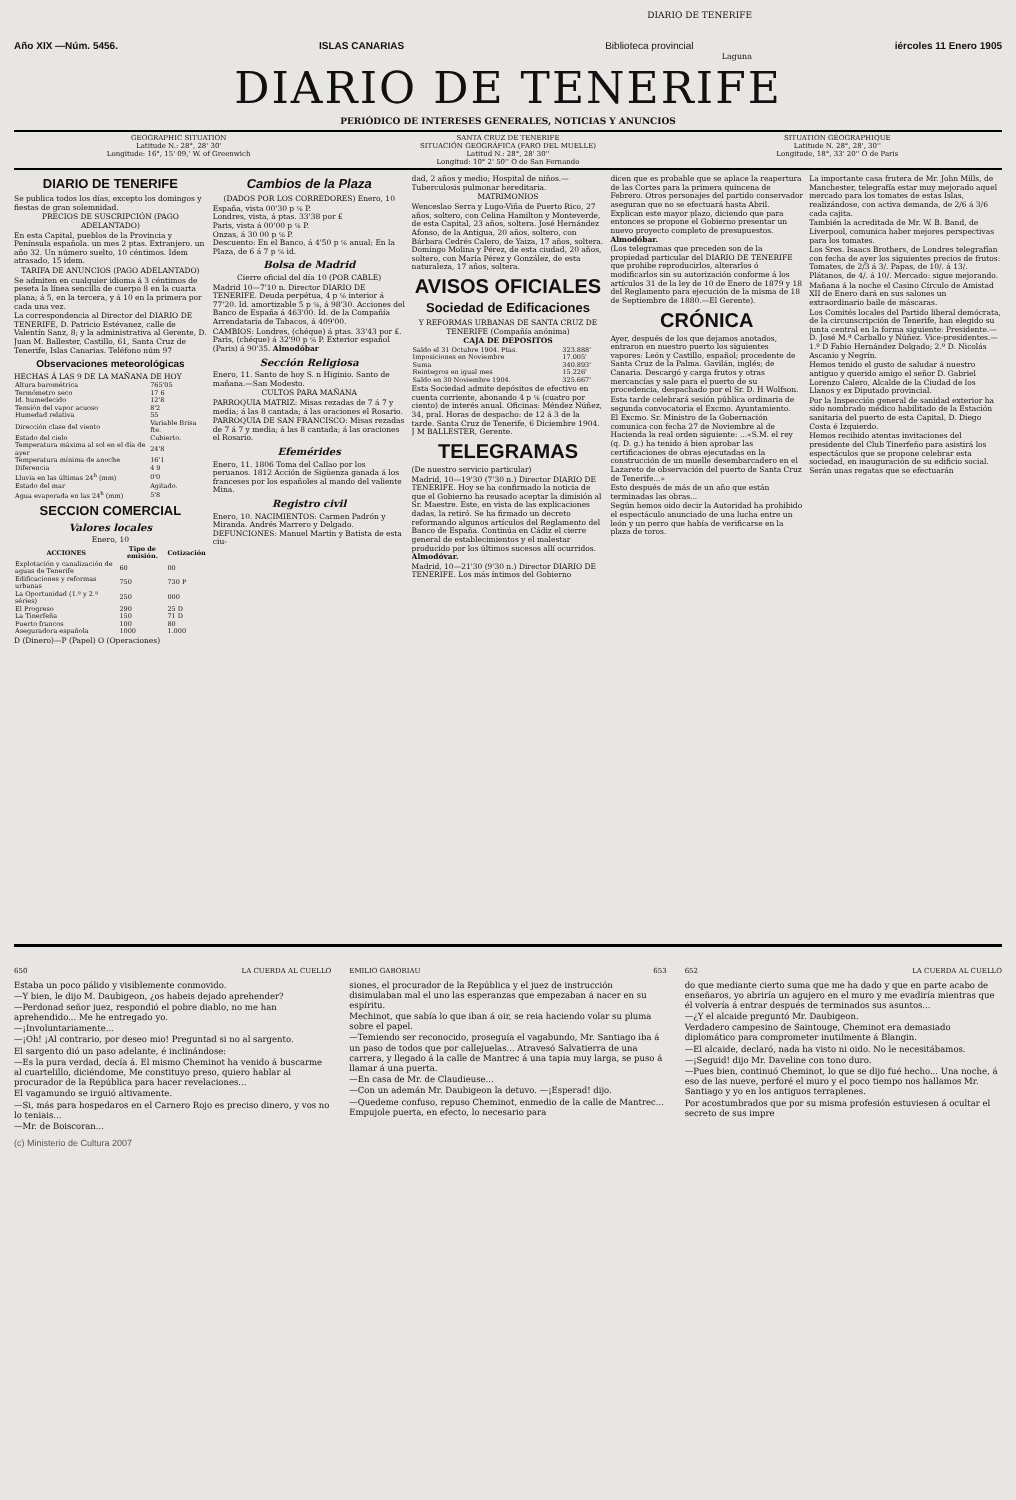DIARIO DE TENERIFE
Año XIX —Núm. 5456. ISLAS CANARIAS Biblioteca provincial iércoles 11 Enero 1905
Laguna
DIARIO DE TENERIFE
PERIÓDICO DE INTERESES GENERALES, NOTICIAS Y ANUNCIOS
GEOGRAPHIC SITUATION
Latitude N.: 28°, 28' 30'
Longitude: 16°, 15' 09,' W. of Greenwich
SANTA CRUZ DE TENERIFE
SITUACIÓN GEOGRÁFICA (FARO DEL MUELLE)
Latitud N.: 28°, 28' 30''
Longitud: 10° 2' 50'' O de San Fernando
SITUATION GÉOGRAPHIQUE
Latitude N. 28°, 28', 30''
Longitude, 18°, 33' 20'' O de Paris
DIARIO DE TENERIFE
Se publica todos los días, excepto los domingos y fiestas de gran solemnidad.
PRECIOS DE SUSCRIPCIÓN (PAGO ADELANTADO)
En esta Capital, pueblos de la Provincia y Península española. un mes 2 ptas. Extranjero. un año 32. Un número suelto, 10 céntimos. Idem atrasado, 15 idem.
TARIFA DE ANUNCIOS (PAGO ADELANTADO)
Se admiten en cualquier idioma á 3 céntimos de peseta la línea sencilla de cuerpo 8 en la cuarta plana; á 5, en la tercera, y á 10 en la primera por cada una vez.
La correspondencia al Director del DIARIO DE TENERIFE, D. Patricio Estévanez, calle de Valentín Sanz, 8; y la administrativa al Gerente, D. Juan M. Ballester, Castillo, 61, Santa Cruz de Tenerife, Islas Canarias. Teléfono núm 97
Observaciones meteorológicas
HECHAS Á LAS 9 DE LA MAÑANA DE HOY
| Altura barométrica | 765'05 |
| Termómetro seco | 17 6 |
| Id. humedecido | 12'8 |
| Tensión del vapor acuoso | 8'2 |
| Humedad relativa | 55 |
| Dirección clase del viento | Variable Brisa fte. |
| Estado del cielo | Cubierto. |
| Temperatura máxima al sol en el día de ayer | 24'8 |
| Temperatura mínima de anoche | 16'1 |
| Diferencia | 4 9 |
| Lluvia en las últimas 24<sup>h</sup> (mm) | 0'0 |
| Estado del mar | Agitado. |
| Agua evaporada en las 24<sup>h</sup> (mm) | 5'8 |
SECCION COMERCIAL
Valores locales
Enero, 10
| ACCIONES | Tipo de emisión. | Cotización |
| --- | --- | --- |
| Explotación y canalización de aguas de Tenerife | 60 | 00 |
| Edificaciones y reformas urbanas | 750 | 730 P |
| La Oportunidad (1.ª y 2.ª séries) | 250 | 000 |
| El Progreso | 290 | 25 D |
| La Tinerfeña | 150 | 71 D |
| Puerto francos | 100 | 80 |
| Aseguradora española | 1000 | 1.000 |
D (Dinero)—P (Papel) O (Operaciones)
Cambios de la Plaza
(DADOS POR LOS CORREDORES) Enero, 10
España, vista 00'30 p ℅ P.
Londres, vista, á ptas. 33'38 por £
Paris, vista á 00'00 p ℅ P.
Onzas, á 30 00 p ℅ P.
Descuento: En el Banco, á 4'50 p ℅ anual; En la Plaza, de 6 á 7 p ℅ id.
Bolsa de Madrid
Cierre oficial del día 10 (POR CABLE)
Madrid 10—7'10 n. Director DIARIO DE TENERIFE. Deuda perpétua, 4 p ℅ interior á 77'20. Id. amortizable 5 p ℅, á 98'30. Acciones del Banco de España á 463'00. Id. de la Compañía Arrendataria de Tabacos, á 409'00.
CAMBIOS: Londres, (chéque) á ptas. 33'43 por £. Paris, (chéque) á 32'90 p ℅ P. Exterior español (Paris) á 90'35. Almodóbar
Sección Religiosa
Enero, 11. Santo de hoy S. n Higinio. Santo de mañana.—San Modesto.
CULTOS PARA MAÑANA
PARROQUIA MATRIZ: Misas rezadas de 7 á 7 y media; á las 8 cantada; á las oraciones el Rosario.
PARROQUIA DE SAN FRANCISCO: Misas rezadas de 7 á 7 y media; á las 8 cantada; á las oraciones el Rosario.
Efemérides
Enero, 11. 1806 Toma del Callao por los peruanos. 1812 Acción de Sigüenza ganada á los franceses por los españoles al mando del valiente Mina.
Registro civil
Enero, 10. NACIMIENTOS: Carmen Padrón y Miranda. Andrés Marrero y Delgado. DEFUNCIONES: Manuel Martín y Batista de esta ciu-
dad, 2 años y medio; Hospital de niños.—Tuberculosis pulmonar hereditaria.
MATRIMONIOS
Wenceslao Serra y Lugo-Viña de Puerto Rico, 27 años, soltero, con Celina Hamilton y Monteverde, de esta Capital, 23 años, soltera. José Hernández Afonso, de la Antigua, 20 años, soltero, con Bárbara Cedrés Calero, de Yaiza, 17 años, soltera. Domingo Molina y Pérez, de esta ciudad, 20 años, soltero, con María Pérez y González, de esta naturaleza, 17 años, soltera.
AVISOS OFICIALES
Sociedad de Edificaciones
Y REFORMAS URBANAS DE SANTA CRUZ DE TENERIFE (Compañía anónima)
CAJA DE DEPOSITOS
| Saldo el 31 Octubre 1904. Ptas. | 323.888' |
| Imposiciones en Noviembre | 17.005' |
| Suma | 340.893' |
| Reintegros en igual mes | 15.226' |
| Saldo en 30 Noviembre 1904. | 325.667' |
Esta Sociedad admite depósitos de efectivo en cuenta corriente, abonando 4 p ℅ (cuatro por ciento) de interés anual. Oficinas: Méndez Núñez, 34, pral. Horas de despacho: de 12 á 3 de la tarde. Santa Cruz de Tenerife, 6 Diciembre 1904. J M BALLESTER, Gerente.
TELEGRAMAS
(De nuestro servicio particular)
Madrid, 10—19'30 (7'30 n.) Director DIARIO DE TENERIFE. Hoy se ha confirmado la noticia de que el Gobierno ha reusado aceptar la dimisión al Sr. Maestre. Este, en vista de las explicaciones dadas, la retiró. Se ha firmado un decreto reformando algunos artículos del Reglamento del Banco de España. Continúa en Cádiz el cierre general de establecimientos y el malestar producido por los últimos sucesos allí ocurridos. Almodóvar.
Madrid, 10—21'30 (9'30 n.) Director DIARIO DE TENERIFE. Los más íntimos del Gobierno
dicen que es probable que se aplace la reapertura de las Cortes para la primera quincena de Febrero. Otros personajes del partido conservador aseguran que no se efectuará hasta Abril. Explican este mayor plazo, diciendo que para entonces se propone el Gobierno presentar un nuevo proyecto completo de presupuestos. Almodóbar.
(Los telegramas que preceden son de la propiedad particular del DIARIO DE TENERIFE que prohibe reproducirlos, alterarlos ó modificarlos sin su autorización conforme á los artículos 31 de la ley de 10 de Enero de 1879 y 18 del Reglamento para ejecución de la misma de 18 de Septiembre de 1880.—El Gerente).
CRÓNICA
Ayer, después de los que dejamos anotados, entraron en nuestro puerto los siguientes vapores: León y Castillo, español; procedente de Santa Cruz de la Palma. Gavilán, inglés; de Canaria. Descargó y carga frutos y otras mercancías y sale para el puerto de su procedencia, despachado por el Sr. D. H Wolfson.
Esta tarde celebrará sesión pública ordinaria de segunda convocatoria el Excmo. Ayuntamiento.
El Excmo. Sr. Ministro de la Gobernación comunica con fecha 27 de Noviembre al de Hacienda la real orden siguiente: ...«S.M. el rey (q. D. g.) ha tenido á bien aprobar las certificaciones de obras ejecutadas en la construcción de un muelle desembarcadero en el Lazareto de observación del puerto de Santa Cruz de Tenerife...»
Esto después de más de un año que están terminadas las obras...
Según hemos oido decir la Autoridad ha prohibido el espectáculo anunciado de una lucha entre un león y un perro que había de verificarse en la plaza de toros.
La importante casa frutera de Mr. John Mills, de Manchester, telegrafía estar muy mejorado aquel mercado para los tomates de estas Islas, realizándose, con activa demanda, de 2/6 á 3/6 cada cajita.
También la acreditada de Mr. W. B. Band, de Liverpool, comunica haber mejores perspectivas para los tomates.
Los Sres. Isaacs Brothers, de Londres telegrafían con fecha de ayer los siguientes precios de frutos: Tomates, de 2/3 á 3/. Papas, de 10/. á 13/. Plátanos, de 4/. á 10/. Mercado: sigue mejorando.
Mañana á la noche el Casino Círculo de Amistad XII de Enero dará en sus salones un extraordinario baile de máscaras.
Los Comités locales del Partido liberal demócrata, de la circunscripción de Tenerife, han elegido su junta central en la forma siguiente: Presidente.—D. José M.ª Carballo y Núñez. Vice-presidentes.—1.º D Fabio Hernández Dolgado; 2.º D. Nicolás Ascanio y Negrín.
Hemos tenido el gusto de saludar á nuestro antiguo y querido amigo el señor D. Gabriel Lorenzo Calero, Alcalde de la Ciudad de los Llanos y ex Diputado provincial.
Por la Inspección general de sanidad exterior ha sido nombrado médico habilitado de la Estación sanitaria del puerto de esta Capital, D. Diego Costa é Izquierdo.
Hemos recibido atentas invitaciones del presidente del Club Tinerfeño para asistirá los espectáculos que se propone celebrar esta sociedad, en inauguración de su edificio social. Serán unas regatas que se efectuarán
650 LA CUERDA AL CUELLO
Estaba un poco pálido y visiblemente conmovido.
—Y bien, le dijo M. Daubigeon, ¿os habeis dejado aprehender?
—Perdonad señor juez, respondió el pobre diablo, no me han aprehendido... Me he entregado yo.
—¡Involuntariamente...
—¡Oh! ¡Al contrario, por deseo mio! Preguntad si no al sargento.
El sargento dió un paso adelante, é inclinándose:
—Es la pura verdad, decía á. El mismo Cheminot ha venido á buscarme al cuartelillo, diciéndome, Me constituyo preso, quiero hablar al procurador de la República para hacer revelaciones...
El vagamundo se irguió altivamente.
—Si, más para hospedaros en el Carnero Rojo es preciso dinero, y vos no lo teniais...
—Mr. de Boiscoran...
EMILIO GABORIAU 653
siones, el procurador de la República y el juez de instrucción disimulaban mal el uno las esperanzas que empezaban á nacer en su espíritu.
Mechinot, que sabía lo que iban á oir, se reia haciendo volar su pluma sobre el papel.
—Temiendo ser reconocido, proseguía el vagabundo, Mr. Santiago iba á un paso de todos que por callejuelas... Atravesó Salvatierra de una carrera, y llegado á la calle de Mantrec á una tapia muy larga, se puso á llamar á una puerta.
—En casa de Mr. de Claudieuse...
—Con un ademán Mr. Daubigeon la detuvo. —¡Esperad! dijo.
—Quedeme confuso, repuso Cheminot, enmedio de la calle de Mantrec... Empujole puerta, en efecto, lo necesario para
652 LA CUERDA AL CUELLO
do que mediante cierto suma que me ha dado y que en parte acabo de enseñaros, yo abriría un agujero en el muro y me evadiría mientras que él volvería á entrar después de terminados sus asuntos...
—¿Y el alcaide preguntó Mr. Daubigeon.
Verdadero campesino de Saintouge, Cheminot era demasiado diplomático para comprometer inutilmente á Blangin.
—El alcaide, declaró, nada ha visto ni oido. No le necesitábamos.
—¡Seguid! dijo Mr. Daveline con tono duro.
—Pues bien, continuó Cheminot, lo que se dijo fué hecho... Una noche, á eso de las nueve, perforé el muro y el poco tiempo nos hallamos Mr. Santiago y yo en los antiguos terraplenes.
Por acostumbrados que por su misma profesión estuviesen á ocultar el secreto de sus impre
(c) Ministerio de Cultura 2007